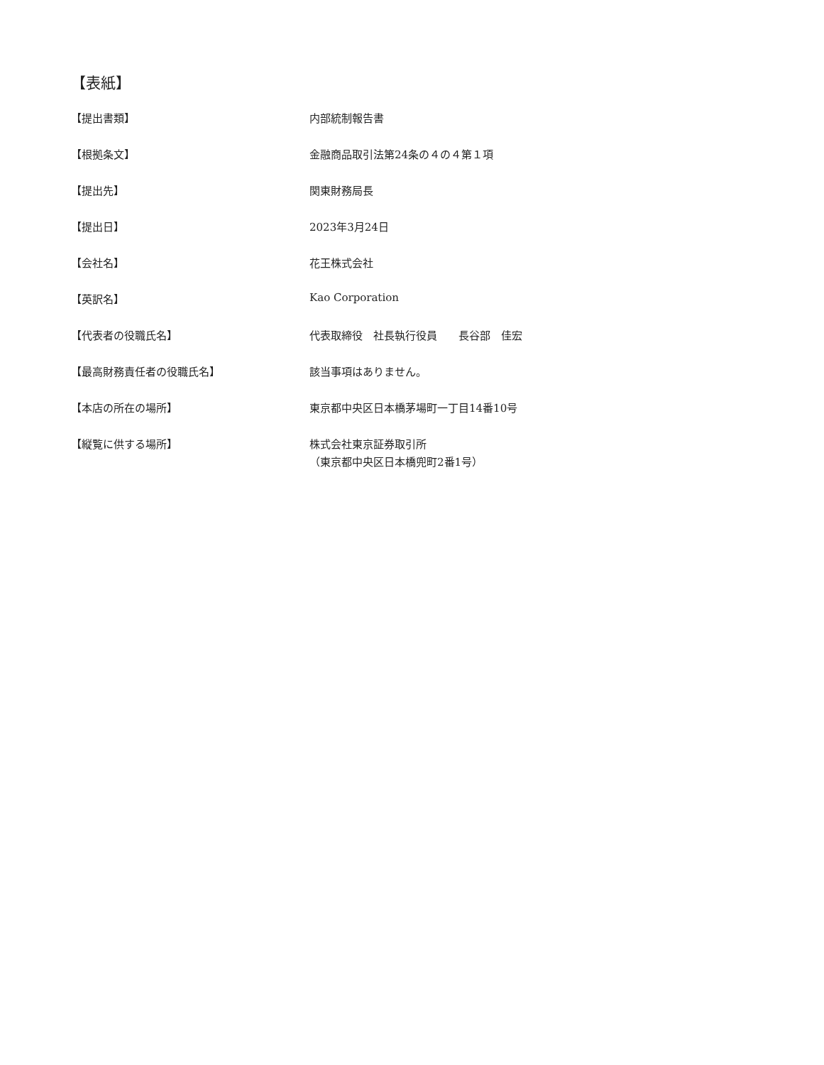【表紙】
| 【提出書類】 | 内部統制報告書 |
| 【根拠条文】 | 金融商品取引法第24条の４の４第１項 |
| 【提出先】 | 関東財務局長 |
| 【提出日】 | 2023年3月24日 |
| 【会社名】 | 花王株式会社 |
| 【英訳名】 | Kao Corporation |
| 【代表者の役職氏名】 | 代表取締役 社長執行役員 長谷部 佳宏 |
| 【最高財務責任者の役職氏名】 | 該当事項はありません。 |
| 【本店の所在の場所】 | 東京都中央区日本橋茅場町一丁目14番10号 |
| 【縦覧に供する場所】 | 株式会社東京証券取引所 （東京都中央区日本橋兜町2番1号） |